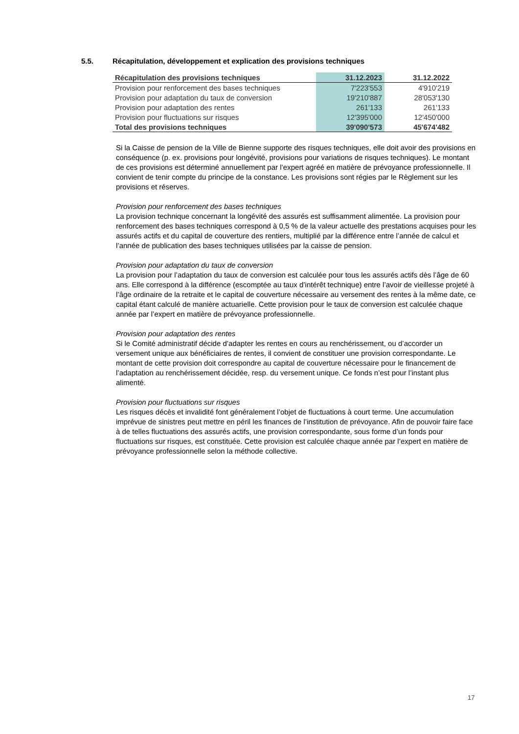5.5. Récapitulation, développement et explication des provisions techniques
| Récapitulation des provisions techniques | 31.12.2023 | 31.12.2022 |
| --- | --- | --- |
| Provision pour renforcement des bases techniques | 7'223'553 | 4'910'219 |
| Provision pour adaptation du taux de conversion | 19'210'887 | 28'053'130 |
| Provision pour adaptation des rentes | 261'133 | 261'133 |
| Provision pour fluctuations sur risques | 12'395'000 | 12'450'000 |
| Total des provisions techniques | 39'090'573 | 45'674'482 |
Si la Caisse de pension de la Ville de Bienne supporte des risques techniques, elle doit avoir des provisions en conséquence (p. ex. provisions pour longévité, provisions pour variations de risques techniques). Le montant de ces provisions est déterminé annuellement par l’expert agréé en matière de prévoyance professionnelle. Il convient de tenir compte du principe de la constance. Les provisions sont régies par le Règlement sur les provisions et réserves.
Provision pour renforcement des bases techniques
La provision technique concernant la longévité des assurés est suffisamment alimentée. La provision pour renforcement des bases techniques correspond à 0,5 % de la valeur actuelle des prestations acquises pour les assurés actifs et du capital de couverture des rentiers, multiplié par la différence entre l’année de calcul et l’année de publication des bases techniques utilisées par la caisse de pension.
Provision pour adaptation du taux de conversion
La provision pour l’adaptation du taux de conversion est calculée pour tous les assurés actifs dès l’âge de 60 ans. Elle correspond à la différence (escomptée au taux d’intérêt technique) entre l’avoir de vieillesse projeté à l’âge ordinaire de la retraite et le capital de couverture nécessaire au versement des rentes à la même date, ce capital étant calculé de manière actuarielle. Cette provision pour le taux de conversion est calculée chaque année par l’expert en matière de prévoyance professionnelle.
Provision pour adaptation des rentes
Si le Comité administratif décide d’adapter les rentes en cours au renchérissement, ou d’accorder un versement unique aux bénéficiaires de rentes, il convient de constituer une provision correspondante. Le montant de cette provision doit correspondre au capital de couverture nécessaire pour le financement de l’adaptation au renchérissement décidée, resp. du versement unique. Ce fonds n’est pour l’instant plus alimenté.
Provision pour fluctuations sur risques
Les risques décès et invalidité font généralement l’objet de fluctuations à court terme. Une accumulation imprévue de sinistres peut mettre en péril les finances de l’institution de prévoyance. Afin de pouvoir faire face à de telles fluctuations des assurés actifs, une provision correspondante, sous forme d’un fonds pour fluctuations sur risques, est constituée. Cette provision est calculée chaque année par l’expert en matière de prévoyance professionnelle selon la méthode collective.
17